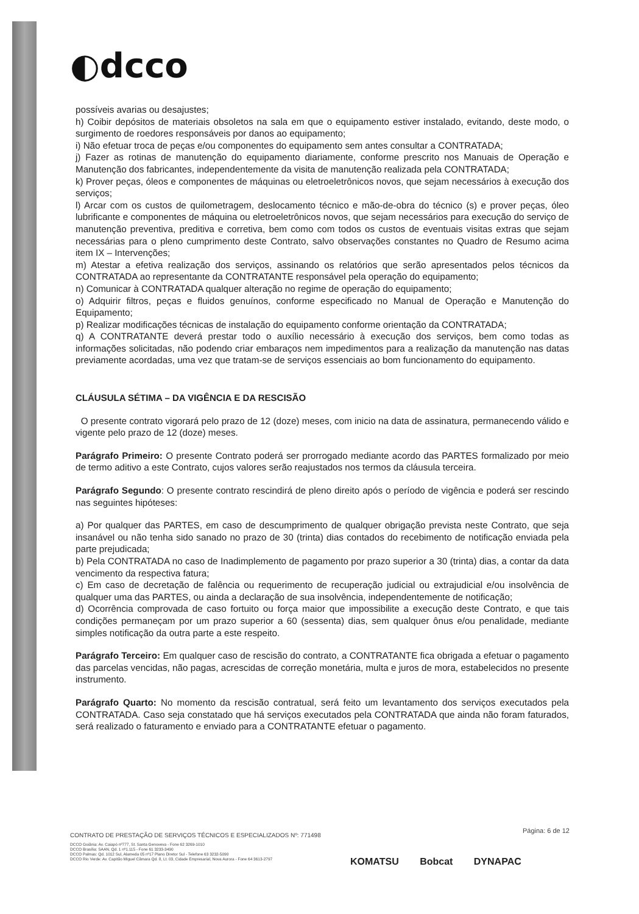◐dcco
possíveis avarias ou desajustes;
h) Coibir depósitos de materiais obsoletos na sala em que o equipamento estiver instalado, evitando, deste modo, o surgimento de roedores responsáveis por danos ao equipamento;
i) Não efetuar troca de peças e/ou componentes do equipamento sem antes consultar a CONTRATADA;
j) Fazer as rotinas de manutenção do equipamento diariamente, conforme prescrito nos Manuais de Operação e Manutenção dos fabricantes, independentemente da visita de manutenção realizada pela CONTRATADA;
k) Prover peças, óleos e componentes de máquinas ou eletroeletrônicos novos, que sejam necessários à execução dos serviços;
l) Arcar com os custos de quilometragem, deslocamento técnico e mão-de-obra do técnico (s) e prover peças, óleo lubrificante e componentes de máquina ou eletroeletrônicos novos, que sejam necessários para execução do serviço de manutenção preventiva, preditiva e corretiva, bem como com todos os custos de eventuais visitas extras que sejam necessárias para o pleno cumprimento deste Contrato, salvo observações constantes no Quadro de Resumo acima item IX – Intervenções;
m) Atestar a efetiva realização dos serviços, assinando os relatórios que serão apresentados pelos técnicos da CONTRATADA ao representante da CONTRATANTE responsável pela operação do equipamento;
n) Comunicar à CONTRATADA qualquer alteração no regime de operação do equipamento;
o) Adquirir filtros, peças e fluidos genuínos, conforme especificado no Manual de Operação e Manutenção do Equipamento;
p) Realizar modificações técnicas de instalação do equipamento conforme orientação da CONTRATADA;
q) A CONTRATANTE deverá prestar todo o auxílio necessário à execução dos serviços, bem como todas as informações solicitadas, não podendo criar embaraços nem impedimentos para a realização da manutenção nas datas previamente acordadas, uma vez que tratam-se de serviços essenciais ao bom funcionamento do equipamento.
CLÁUSULA SÉTIMA – DA VIGÊNCIA E DA RESCISÃO
O presente contrato vigorará pelo prazo de 12 (doze) meses, com inicio na data de assinatura, permanecendo válido e vigente pelo prazo de 12 (doze) meses.
Parágrafo Primeiro: O presente Contrato poderá ser prorrogado mediante acordo das PARTES formalizado por meio de termo aditivo a este Contrato, cujos valores serão reajustados nos termos da cláusula terceira.
Parágrafo Segundo: O presente contrato rescindirá de pleno direito após o período de vigência e poderá ser rescindo nas seguintes hipóteses:
a) Por qualquer das PARTES, em caso de descumprimento de qualquer obrigação prevista neste Contrato, que seja insanável ou não tenha sido sanado no prazo de 30 (trinta) dias contados do recebimento de notificação enviada pela parte prejudicada;
b) Pela CONTRATADA no caso de Inadimplemento de pagamento por prazo superior a 30 (trinta) dias, a contar da data vencimento da respectiva fatura;
c) Em caso de decretação de falência ou requerimento de recuperação judicial ou extrajudicial e/ou insolvência de qualquer uma das PARTES, ou ainda a declaração de sua insolvência, independentemente de notificação;
d) Ocorrência comprovada de caso fortuito ou força maior que impossibilite a execução deste Contrato, e que tais condições permaneçam por um prazo superior a 60 (sessenta) dias, sem qualquer ônus e/ou penalidade, mediante simples notificação da outra parte a este respeito.
Parágrafo Terceiro: Em qualquer caso de rescisão do contrato, a CONTRATANTE fica obrigada a efetuar o pagamento das parcelas vencidas, não pagas, acrescidas de correção monetária, multa e juros de mora, estabelecidos no presente instrumento.
Parágrafo Quarto: No momento da rescisão contratual, será feito um levantamento dos serviços executados pela CONTRATADA. Caso seja constatado que há serviços executados pela CONTRATADA que ainda não foram faturados, será realizado o faturamento e enviado para a CONTRATANTE efetuar o pagamento.
CONTRATO DE PRESTAÇÃO DE SERVIÇOS TÉCNICOS E ESPECIALIZADOS Nº: 771498
Página: 6 de 12
DCCO Goiânia: Av. Caiapó nº777, St. Santa Genoveva - Fone 62 3269-1010
DCCO Brasília: SAAN, Qd. 1 nº1.115 - Fone 61 3233-3490
DCCO Palmas: Qd. 1012 Sul, Alameda 05 nº17 Plano Diretor Sul - Telefone 63 3232-5090
DCCO Rio Verde: Av. Capitão Miguel Câmara Qd. 8, Lt. 03, Cidade Empresarial, Nova Aurora - Fone 64 3613-2797
KOMATSU Bobcat DYNAPAC